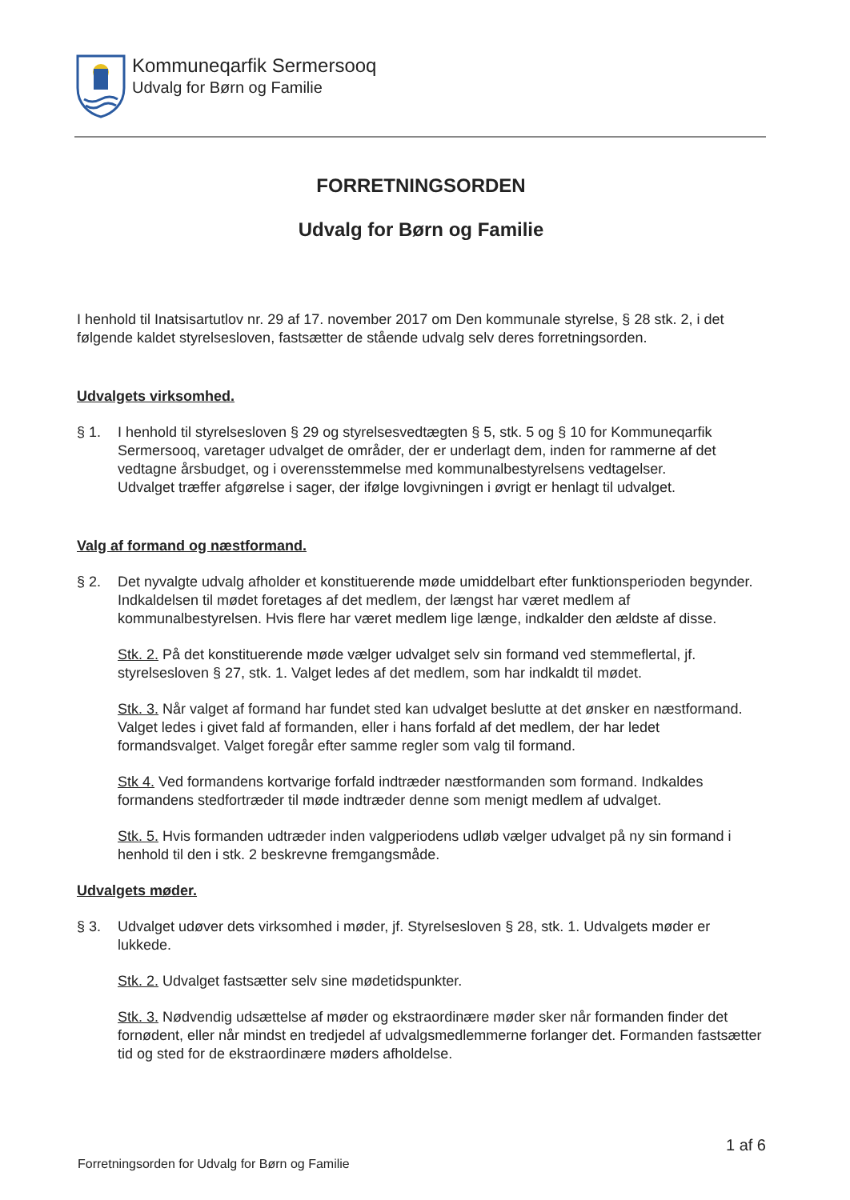Kommuneqarfik Sermersooq
Udvalg for Børn og Familie
FORRETNINGSORDEN
Udvalg for Børn og Familie
I henhold til Inatsisartutlov nr. 29 af 17. november 2017 om Den kommunale styrelse, § 28 stk. 2, i det følgende kaldet styrelsesloven, fastsætter de stående udvalg selv deres forretningsorden.
Udvalgets virksomhed.
§ 1. I henhold til styrelsesloven § 29 og styrelsesvedtægten § 5, stk. 5 og § 10 for Kommuneqarfik Sermersooq, varetager udvalget de områder, der er underlagt dem, inden for rammerne af det vedtagne årsbudget, og i overensstemmelse med kommunalbestyrelsens vedtagelser.
Udvalget træffer afgørelse i sager, der ifølge lovgivningen i øvrigt er henlagt til udvalget.
Valg af formand og næstformand.
§ 2. Det nyvalgte udvalg afholder et konstituerende møde umiddelbart efter funktionsperioden begynder. Indkaldelsen til mødet foretages af det medlem, der længst har været medlem af kommunalbestyrelsen. Hvis flere har været medlem lige længe, indkalder den ældste af disse.
Stk. 2. På det konstituerende møde vælger udvalget selv sin formand ved stemmeflertal, jf. styrelsesloven § 27, stk. 1. Valget ledes af det medlem, som har indkaldt til mødet.
Stk. 3. Når valget af formand har fundet sted kan udvalget beslutte at det ønsker en næstformand. Valget ledes i givet fald af formanden, eller i hans forfald af det medlem, der har ledet formandsvalget. Valget foregår efter samme regler som valg til formand.
Stk 4. Ved formandens kortvarige forfald indtræder næstformanden som formand. Indkaldes formandens stedfortræder til møde indtræder denne som menigt medlem af udvalget.
Stk. 5. Hvis formanden udtræder inden valgperiodens udløb vælger udvalget på ny sin formand i henhold til den i stk. 2 beskrevne fremgangsmåde.
Udvalgets møder.
§ 3. Udvalget udøver dets virksomhed i møder, jf. Styrelsesloven § 28, stk. 1. Udvalgets møder er lukkede.
Stk. 2. Udvalget fastsætter selv sine mødetidspunkter.
Stk. 3. Nødvendig udsættelse af møder og ekstraordinære møder sker når formanden finder det fornødent, eller når mindst en tredjedel af udvalgsmedlemmerne forlanger det. Formanden fastsætter tid og sted for de ekstraordinære møders afholdelse.
1 af 6
Forretningsorden for Udvalg for Børn og Familie